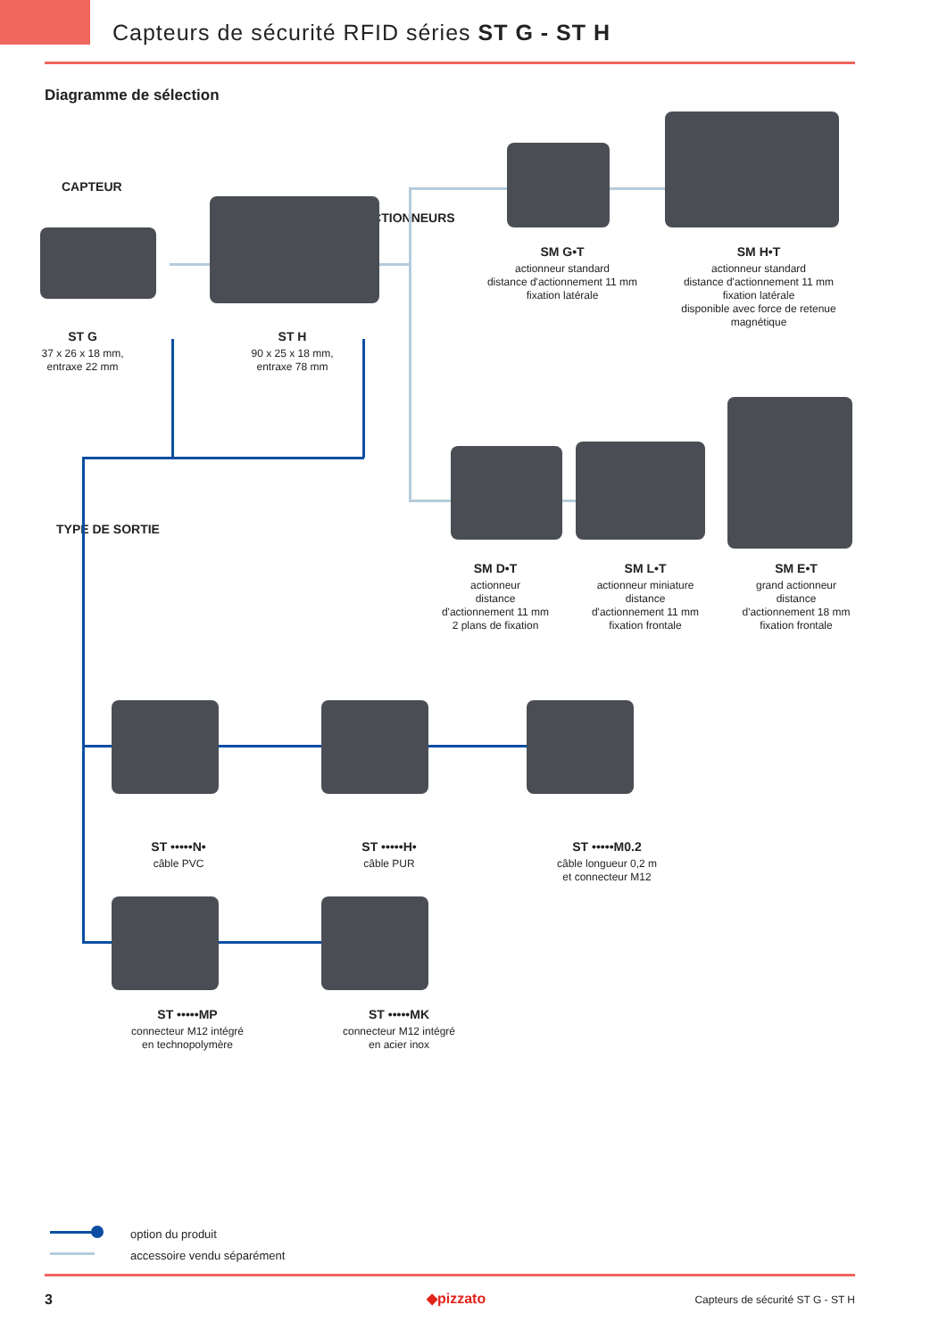Capteurs de sécurité RFID séries ST G - ST H
Diagramme de sélection
CAPTEUR
ACTIONNEURS
TYPE DE SORTIE
ST G
37 x 26 x 18 mm,
entraxe 22 mm
ST H
90 x 25 x 18 mm,
entraxe 78 mm
SM G•T
actionneur standard
distance d'actionnement 11 mm
fixation latérale
SM H•T
actionneur standard
distance d'actionnement 11 mm
fixation latérale
disponible avec force de retenue magnétique
SM D•T
actionneur
distance
d'actionnement 11 mm
2 plans de fixation
SM L•T
actionneur miniature
distance
d'actionnement 11 mm
fixation frontale
SM E•T
grand actionneur
distance
d'actionnement 18 mm
fixation frontale
ST •••••N•
câble PVC
ST •••••H•
câble PUR
ST •••••M0.2
câble longueur 0,2 m
et connecteur M12
ST •••••MP
connecteur M12 intégré
en technopolymère
ST •••••MK
connecteur M12 intégré
en acier inox
option du produit
accessoire vendu séparément
3 ◆pizzato
Capteurs de sécurité ST G - ST H